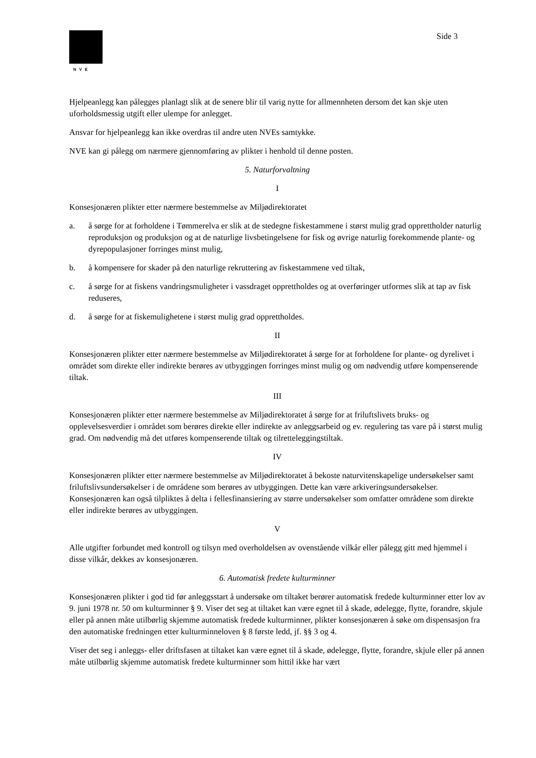NVE
Side 3
Hjelpeanlegg kan pålegges planlagt slik at de senere blir til varig nytte for allmennheten dersom det kan skje uten uforholdsmessig utgift eller ulempe for anlegget.
Ansvar for hjelpeanlegg kan ikke overdras til andre uten NVEs samtykke.
NVE kan gi pålegg om nærmere gjennomføring av plikter i henhold til denne posten.
5. Naturforvaltning
I
Konsesjonæren plikter etter nærmere bestemmelse av Miljødirektoratet
a. å sørge for at forholdene i Tømmerelva er slik at de stedegne fiskestammene i størst mulig grad opprettholder naturlig reproduksjon og produksjon og at de naturlige livsbetingelsene for fisk og øvrige naturlig forekommende plante- og dyrepopulasjoner forringes minst mulig,
b. å kompensere for skader på den naturlige rekruttering av fiskestammene ved tiltak,
c. å sørge for at fiskens vandringsmuligheter i vassdraget opprettholdes og at overføringer utformes slik at tap av fisk reduseres,
d. å sørge for at fiskemulighetene i størst mulig grad opprettholdes.
II
Konsesjonæren plikter etter nærmere bestemmelse av Miljødirektoratet å sørge for at forholdene for plante- og dyrelivet i området som direkte eller indirekte berøres av utbyggingen forringes minst mulig og om nødvendig utføre kompenserende tiltak.
III
Konsesjonæren plikter etter nærmere bestemmelse av Miljødirektoratet å sørge for at friluftslivets bruks- og opplevelsesverdier i området som berøres direkte eller indirekte av anleggsarbeid og ev. regulering tas vare på i størst mulig grad. Om nødvendig må det utføres kompenserende tiltak og tilretteleggingstiltak.
IV
Konsesjonæren plikter etter nærmere bestemmelse av Miljødirektoratet å bekoste naturvitenskapelige undersøkelser samt friluftslivsundersøkelser i de områdene som berøres av utbyggingen. Dette kan være arkiveringsundersøkelser. Konsesjonæren kan også tilpliktes å delta i fellesfinansiering av større undersøkelser som omfatter områdene som direkte eller indirekte berøres av utbyggingen.
V
Alle utgifter forbundet med kontroll og tilsyn med overholdelsen av ovenstående vilkår eller pålegg gitt med hjemmel i disse vilkår, dekkes av konsesjonæren.
6. Automatisk fredete kulturminner
Konsesjonæren plikter i god tid før anleggsstart å undersøke om tiltaket berører automatisk fredede kulturminner etter lov av 9. juni 1978 nr. 50 om kulturminner § 9. Viser det seg at tiltaket kan være egnet til å skade, ødelegge, flytte, forandre, skjule eller på annen måte utilbørlig skjemme automatisk fredede kulturminner, plikter konsesjonæren å søke om dispensasjon fra den automatiske fredningen etter kulturminneloven § 8 første ledd, jf. §§ 3 og 4.
Viser det seg i anleggs- eller driftsfasen at tiltaket kan være egnet til å skade, ødelegge, flytte, forandre, skjule eller på annen måte utilbørlig skjemme automatisk fredete kulturminner som hittil ikke har vært